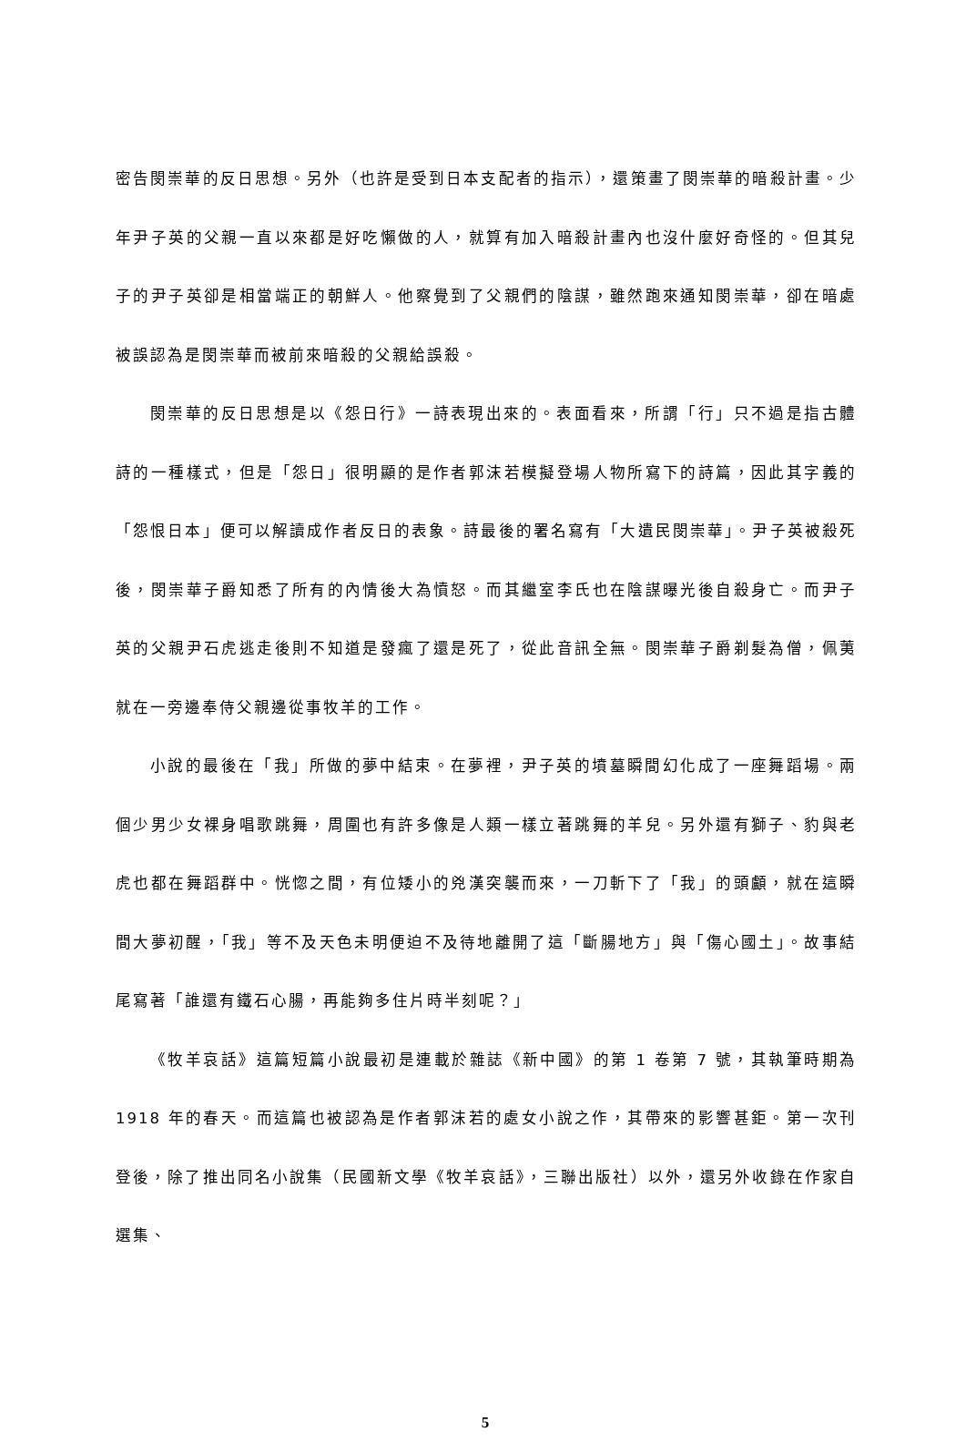密告閔崇華的反日思想。另外（也許是受到日本支配者的指示），還策畫了閔崇華的暗殺計畫。少年尹子英的父親一直以來都是好吃懶做的人，就算有加入暗殺計畫內也沒什麼好奇怪的。但其兒子的尹子英卻是相當端正的朝鮮人。他察覺到了父親們的陰謀，雖然跑來通知閔崇華，卻在暗處被誤認為是閔崇華而被前來暗殺的父親給誤殺。
閔崇華的反日思想是以《怨日行》一詩表現出來的。表面看來，所謂「行」只不過是指古體詩的一種樣式，但是「怨日」很明顯的是作者郭沫若模擬登場人物所寫下的詩篇，因此其字義的「怨恨日本」便可以解讀成作者反日的表象。詩最後的署名寫有「大遺民閔崇華」。尹子英被殺死後，閔崇華子爵知悉了所有的內情後大為憤怒。而其繼室李氏也在陰謀曝光後自殺身亡。而尹子英的父親尹石虎逃走後則不知道是發瘋了還是死了，從此音訊全無。閔崇華子爵剃髮為僧，佩荑就在一旁邊奉侍父親邊從事牧羊的工作。
小說的最後在「我」所做的夢中結束。在夢裡，尹子英的墳墓瞬間幻化成了一座舞蹈場。兩個少男少女裸身唱歌跳舞，周圍也有許多像是人類一樣立著跳舞的羊兒。另外還有獅子、豹與老虎也都在舞蹈群中。恍惚之間，有位矮小的兇漢突襲而來，一刀斬下了「我」的頭顱，就在這瞬間大夢初醒，「我」等不及天色未明便迫不及待地離開了這「斷腸地方」與「傷心國土」。故事結尾寫著「誰還有鐵石心腸，再能夠多住片時半刻呢？」
《牧羊哀話》這篇短篇小說最初是連載於雜誌《新中國》的第 1 卷第 7 號，其執筆時期為 1918 年的春天。而這篇也被認為是作者郭沫若的處女小說之作，其帶來的影響甚鉅。第一次刊登後，除了推出同名小說集（民國新文學《牧羊哀話》，三聯出版社）以外，還另外收錄在作家自選集、
5